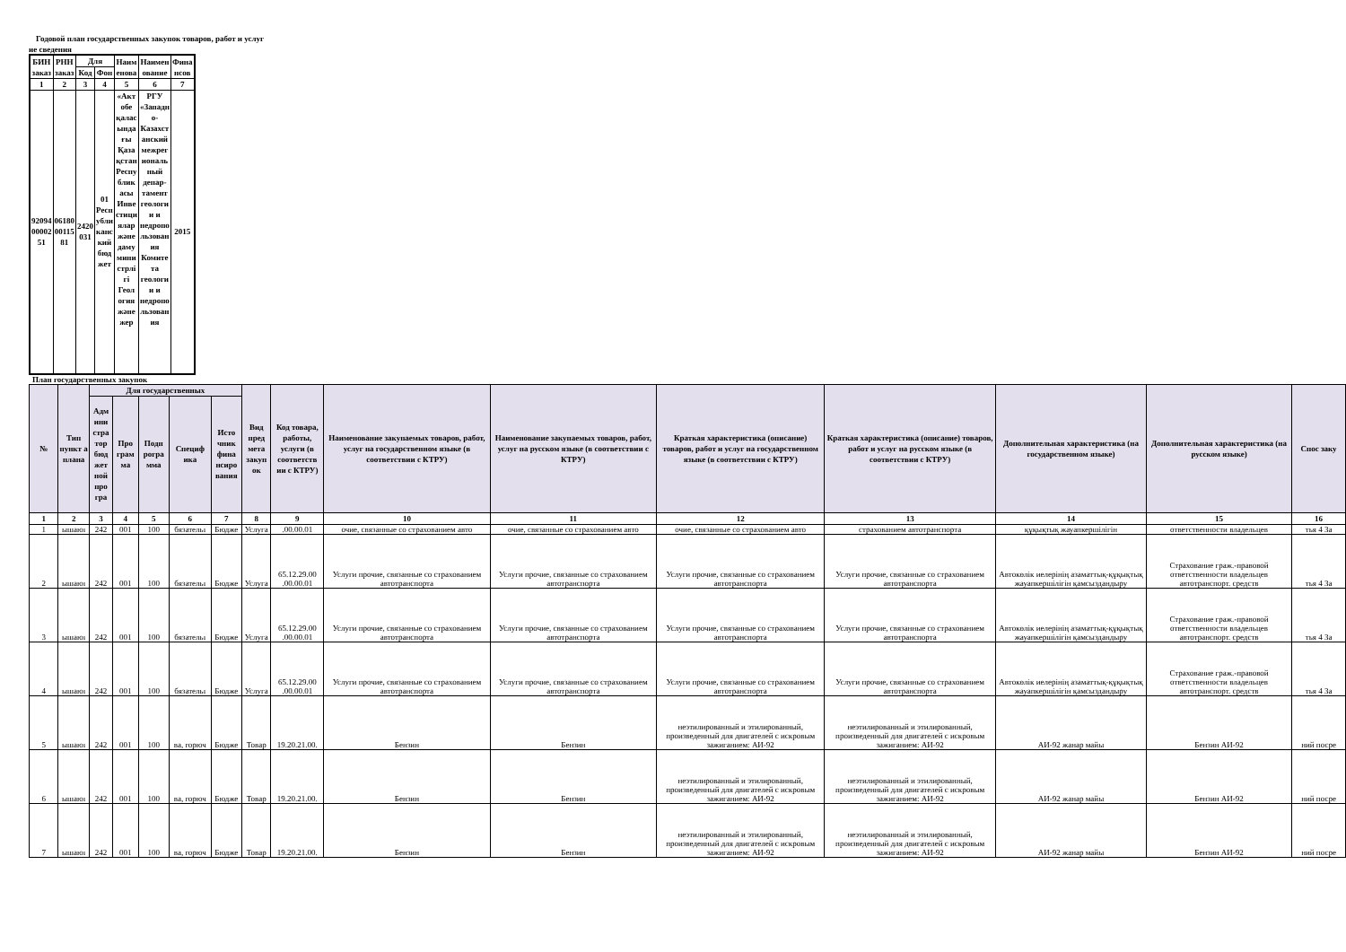Годовой план государственных закупок товаров, работ и услуг
ие сведения
| БИН заказ | РНН заказ | Для | | Наим енова | Наимен ование | Фина нсов |
| --- | --- | --- | --- | --- | --- | --- |
| | | Код | Фон | | | |
| 1 | 2 | 3 | 4 | 5 | 6 | 7 |
| 92094 00002 51 | 06180 00115 81 | 2420 031 | 01 Респ убли канс кий бюд жет | «Акт обе қалас ында ғы Қаза қстан Респу блик асы Инве стици ялар және даму мини стрлі гі Геол огия және жер | РГУ «Западн о- Казахст анский межрег иональ ный депар- тамент геологи и и недропо льзован ия Комите та геологи и и недропо льзован ия | 2015 |
План государственных закупок
| № | Тип пункт а плана | Для государственных | | | | | Вид пред мета закуп ок | Код товара, работы, услуги (в соответств ии с КТРУ) | Наименование закупаемых товаров, работ, услуг на государственном языке (в соответствии с КТРУ) | Наименование закупаемых товаров, работ, услуг на русском языке (в соответствии с КТРУ) | Краткая характеристика (описание) товаров, работ и услуг на государственном языке (в соответствии с КТРУ) | Краткая характеристика (описание) товаров, работ и услуг на русском языке (в соответствии с КТРУ) | Дополнительная характеристика (на государственном языке) | Дополнительная характеристика (на русском языке) | Спос заку |
| --- | --- | --- | --- | --- | --- | --- | --- | --- | --- | --- | --- | --- | --- | --- | --- |
| | | Адм ини стра тор бюд жет ной про гра | Про грам ма | Подп рогра мма | Специф ика | Исто чник фина нсиро вания | | | | | | | | | |
| 1 | 2 | 3 | 4 | 5 | 6 | 7 | 8 | 9 | 10 | 11 | 12 | 13 | 14 | 15 | 16 |
| 1 | ышаюı | 242 | 001 | 100 | бязательı | Бюдже | Услуга | .00.00.01 | очие, связанные со страхованием авто | очие, связанные со страхованием авто | очие, связанные со страхованием авто | страхованием автотранспорта | құқықтық жауапкершілігін | ответственности владельцев | тья 4 За |
| 2 | ышаюı | 242 | 001 | 100 | бязательı | Бюдже | Услуга | 65.12.29.00 .00.00.01 | Услуги прочие, связанные со страхованием автотранспорта | Услуги прочие, связанные со страхованием автотранспорта | Услуги прочие, связанные со страхованием автотранспорта | Услуги прочие, связанные со страхованием автотранспорта | Автокөлік иелерінің азаматтық-құқықтық жауапкершілігін қамсыздандыру | Страхование граж.-правовой ответственности владельцев автотранспорт. средств | тья 4 За |
| 3 | ышаюı | 242 | 001 | 100 | бязательı | Бюдже | Услуга | 65.12.29.00 .00.00.01 | Услуги прочие, связанные со страхованием автотранспорта | Услуги прочие, связанные со страхованием автотранспорта | Услуги прочие, связанные со страхованием автотранспорта | Услуги прочие, связанные со страхованием автотранспорта | Автокөлік иелерінің азаматтық-құқықтық жауапкершілігін қамсыздандыру | Страхование граж.-правовой ответственности владельцев автотранспорт. средств | тья 4 За |
| 4 | ышаюı | 242 | 001 | 100 | бязательı | Бюдже | Услуга | 65.12.29.00 .00.00.01 | Услуги прочие, связанные со страхованием автотранспорта | Услуги прочие, связанные со страхованием автотранспорта | Услуги прочие, связанные со страхованием автотранспорта | Услуги прочие, связанные со страхованием автотранспорта | Автокөлік иелерінің азаматтық-құқықтық жауапкершілігін қамсыздандыру | Страхование граж.-правовой ответственности владельцев автотранспорт. средств | тья 4 За |
| 5 | ышаюı | 242 | 001 | 100 | ва, горюч | Бюдже | Товар | 19.20.21.00. | Бензин | Бензин | неэтилированный и этилированный, произведенный для двигателей с искровым зажиганием: АИ-92 | неэтилированный и этилированный, произведенный для двигателей с искровым зажиганием: АИ-92 | АИ-92 жанар майы | Бензин АИ-92 | ний посре |
| 6 | ышаюı | 242 | 001 | 100 | ва, горюч | Бюдже | Товар | 19.20.21.00. | Бензин | Бензин | неэтилированный и этилированный, произведенный для двигателей с искровым зажиганием: АИ-92 | неэтилированный и этилированный, произведенный для двигателей с искровым зажиганием: АИ-92 | АИ-92 жанар майы | Бензин АИ-92 | ний посре |
| 7 | ышаюı | 242 | 001 | 100 | ва, горюч | Бюдже | Товар | 19.20.21.00. | Бензин | Бензин | неэтилированный и этилированный, произведенный для двигателей с искровым зажиганием: АИ-92 | неэтилированный и этилированный, произведенный для двигателей с искровым зажиганием: АИ-92 | АИ-92 жанар майы | Бензин АИ-92 | ний посре |